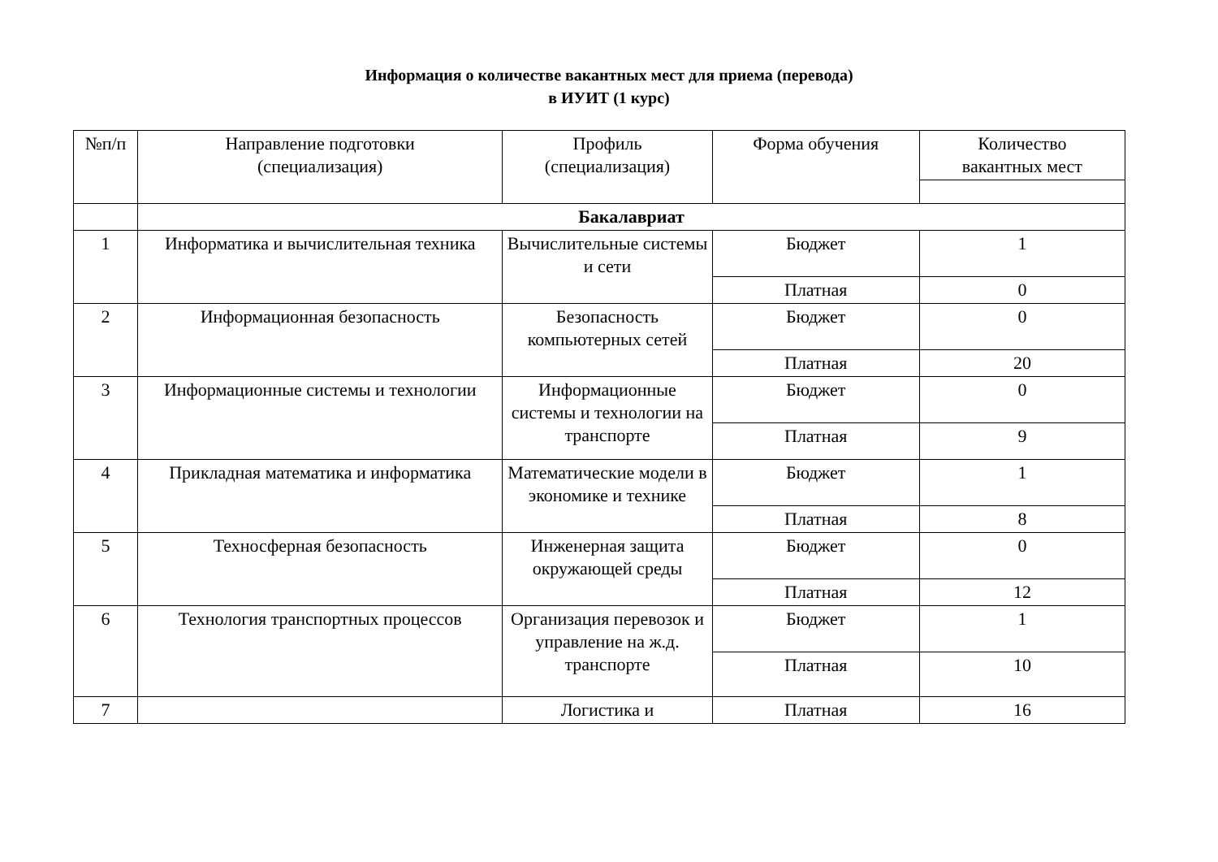Информация о количестве вакантных мест для приема (перевода)
в ИУИТ (1 курс)
| №п/п | Направление подготовки (специализация) | Профиль (специализация) | Форма обучения | Количество вакантных мест |
| --- | --- | --- | --- | --- |
| | Бакалавриат | | | |
| 1 | Информатика и вычислительная техника | Вычислительные системы и сети | Бюджет | 1 |
| | | | Платная | 0 |
| 2 | Информационная безопасность | Безопасность компьютерных сетей | Бюджет | 0 |
| | | | Платная | 20 |
| 3 | Информационные системы и технологии | Информационные системы и технологии на транспорте | Бюджет | 0 |
| | | | Платная | 9 |
| 4 | Прикладная математика и информатика | Математические модели в экономике и технике | Бюджет | 1 |
| | | | Платная | 8 |
| 5 | Техносферная безопасность | Инженерная защита окружающей среды | Бюджет | 0 |
| | | | Платная | 12 |
| 6 | Технология транспортных процессов | Организация перевозок и управление на ж.д. транспорте | Бюджет | 1 |
| | | | Платная | 10 |
| 7 | | Логистика и | Платная | 16 |